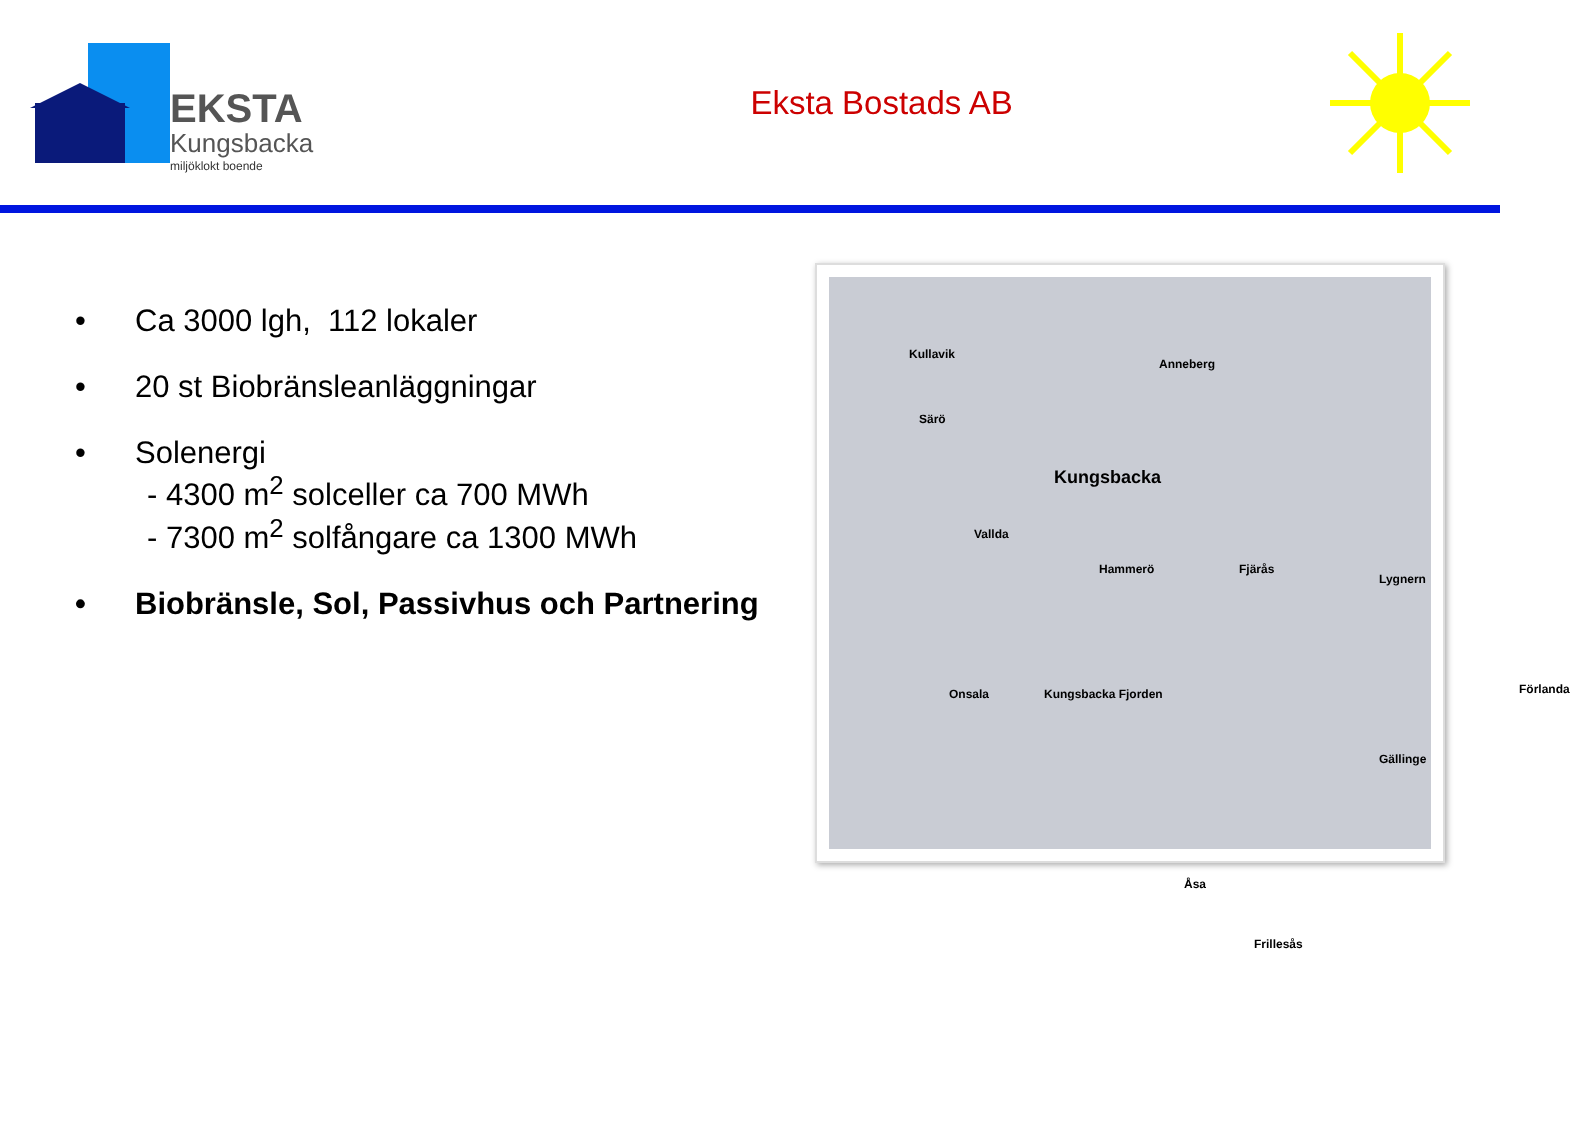EKSTA
Kungsbacka
miljöklokt boende
Eksta Bostads AB
• Ca 3000 lgh, 112 lokaler
• 20 st Biobränsleanläggningar
• Solenergi
- 4300 m<sup>2</sup> solceller ca 700 MWh
- 7300 m<sup>2</sup> solfångare ca 1300 MWh
• Biobränsle, Sol, Passivhus och Partnering
Kullavik
Anneberg
Särö
Kungsbacka
Vallda
Hammerö Fjärås
Lygnern
Onsala Kungsbacka Fjorden Förlanda
Gällinge
Åsa
Frillesås